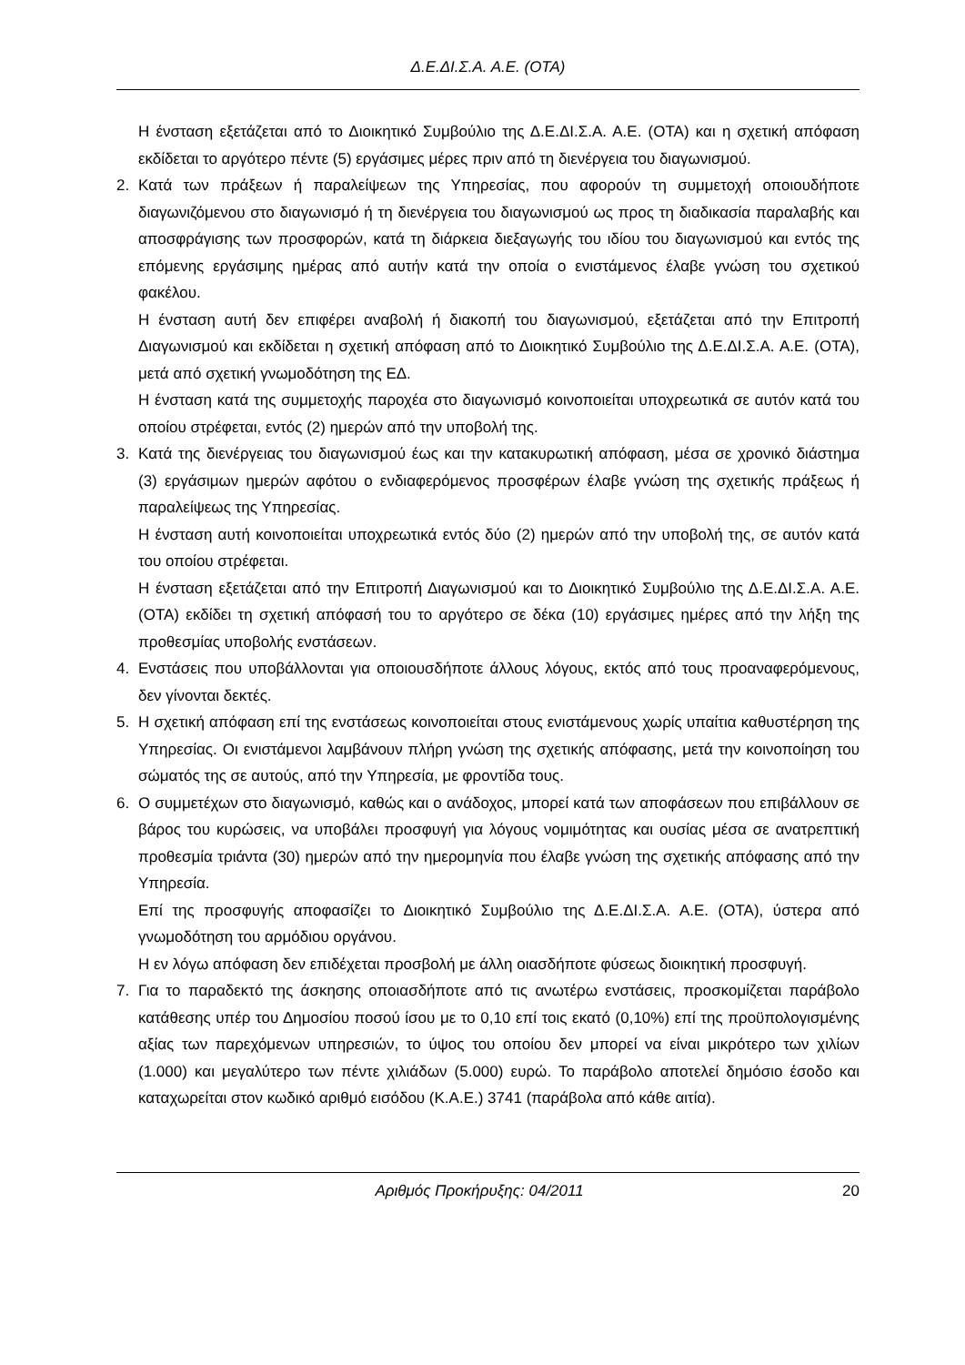Δ.Ε.ΔΙ.Σ.Α. Α.Ε. (ΟΤΑ)
Η ένσταση εξετάζεται από το Διοικητικό Συμβούλιο της Δ.Ε.ΔΙ.Σ.Α. Α.Ε. (ΟΤΑ) και η σχετική απόφαση εκδίδεται το αργότερο πέντε (5) εργάσιμες μέρες πριν από τη διενέργεια του διαγωνισμού.
2. Κατά των πράξεων ή παραλείψεων της Υπηρεσίας, που αφορούν τη συμμετοχή οποιουδήποτε διαγωνιζόμενου στο διαγωνισμό ή τη διενέργεια του διαγωνισμού ως προς τη διαδικασία παραλαβής και αποσφράγισης των προσφορών, κατά τη διάρκεια διεξαγωγής του ιδίου του διαγωνισμού και εντός της επόμενης εργάσιμης ημέρας από αυτήν κατά την οποία ο ενιστάμενος έλαβε γνώση του σχετικού φακέλου.
Η ένσταση αυτή δεν επιφέρει αναβολή ή διακοπή του διαγωνισμού, εξετάζεται από την Επιτροπή Διαγωνισμού και εκδίδεται η σχετική απόφαση από το Διοικητικό Συμβούλιο της Δ.Ε.ΔΙ.Σ.Α. Α.Ε. (ΟΤΑ), μετά από σχετική γνωμοδότηση της ΕΔ.
Η ένσταση κατά της συμμετοχής παροχέα στο διαγωνισμό κοινοποιείται υποχρεωτικά σε αυτόν κατά του οποίου στρέφεται, εντός (2) ημερών από την υποβολή της.
3. Κατά της διενέργειας του διαγωνισμού έως και την κατακυρωτική απόφαση, μέσα σε χρονικό διάστημα (3) εργάσιμων ημερών αφότου ο ενδιαφερόμενος προσφέρων έλαβε γνώση της σχετικής πράξεως ή παραλείψεως της Υπηρεσίας.
Η ένσταση αυτή κοινοποιείται υποχρεωτικά εντός δύο (2) ημερών από την υποβολή της, σε αυτόν κατά του οποίου στρέφεται.
Η ένσταση εξετάζεται από την Επιτροπή Διαγωνισμού και το Διοικητικό Συμβούλιο της Δ.Ε.ΔΙ.Σ.Α. Α.Ε. (ΟΤΑ) εκδίδει τη σχετική απόφασή του το αργότερο σε δέκα (10) εργάσιμες ημέρες από την λήξη της προθεσμίας υποβολής ενστάσεων.
4. Ενστάσεις που υποβάλλονται για οποιουσδήποτε άλλους λόγους, εκτός από τους προαναφερόμενους, δεν γίνονται δεκτές.
5. Η σχετική απόφαση επί της ενστάσεως κοινοποιείται στους ενιστάμενους χωρίς υπαίτια καθυστέρηση της Υπηρεσίας. Οι ενιστάμενοι λαμβάνουν πλήρη γνώση της σχετικής απόφασης, μετά την κοινοποίηση του σώματός της σε αυτούς, από την Υπηρεσία, με φροντίδα τους.
6. Ο συμμετέχων στο διαγωνισμό, καθώς και ο ανάδοχος, μπορεί κατά των αποφάσεων που επιβάλλουν σε βάρος του κυρώσεις, να υποβάλει προσφυγή για λόγους νομιμότητας και ουσίας μέσα σε ανατρεπτική προθεσμία τριάντα (30) ημερών από την ημερομηνία που έλαβε γνώση της σχετικής απόφασης από την Υπηρεσία.
Επί της προσφυγής αποφασίζει το Διοικητικό Συμβούλιο της Δ.Ε.ΔΙ.Σ.Α. Α.Ε. (ΟΤΑ), ύστερα από γνωμοδότηση του αρμόδιου οργάνου.
Η εν λόγω απόφαση δεν επιδέχεται προσβολή με άλλη οιασδήποτε φύσεως διοικητική προσφυγή.
7. Για το παραδεκτό της άσκησης οποιασδήποτε από τις ανωτέρω ενστάσεις, προσκομίζεται παράβολο κατάθεσης υπέρ του Δημοσίου ποσού ίσου με το 0,10 επί τοις εκατό (0,10%) επί της προϋπολογισμένης αξίας των παρεχόμενων υπηρεσιών, το ύψος του οποίου δεν μπορεί να είναι μικρότερο των χιλίων (1.000) και μεγαλύτερο των πέντε χιλιάδων (5.000) ευρώ. Το παράβολο αποτελεί δημόσιο έσοδο και καταχωρείται στον κωδικό αριθμό εισόδου (Κ.Α.Ε.) 3741 (παράβολα από κάθε αιτία).
Αριθμός Προκήρυξης: 04/2011 20